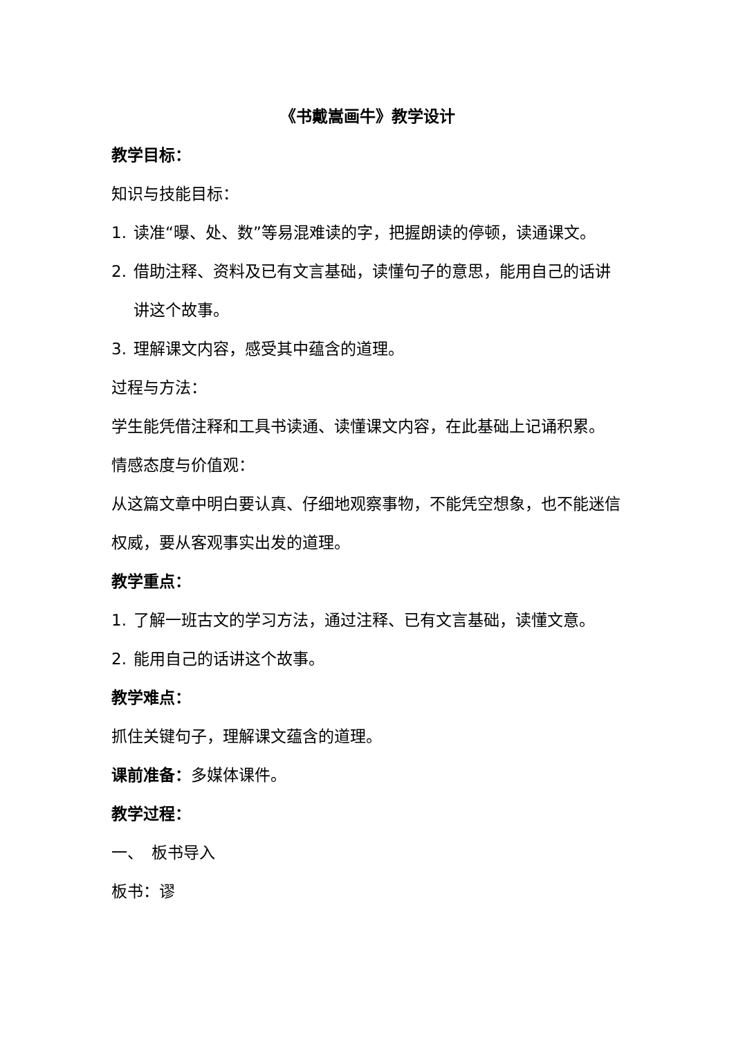《书戴嵩画牛》教学设计
教学目标：
知识与技能目标：
1. 读准“曝、处、数”等易混难读的字，把握朗读的停顿，读通课文。
2. 借助注释、资料及已有文言基础，读懂句子的意思，能用自己的话讲讲这个故事。
3. 理解课文内容，感受其中蕴含的道理。
过程与方法：
学生能凭借注释和工具书读通、读懂课文内容，在此基础上记诵积累。
情感态度与价值观：
从这篇文章中明白要认真、仔细地观察事物，不能凭空想象，也不能迷信权威，要从客观事实出发的道理。
教学重点：
1. 了解一班古文的学习方法，通过注释、已有文言基础，读懂文意。
2. 能用自己的话讲这个故事。
教学难点：
抓住关键句子，理解课文蕴含的道理。
课前准备：多媒体课件。
教学过程：
一、　板书导入
板书：谬